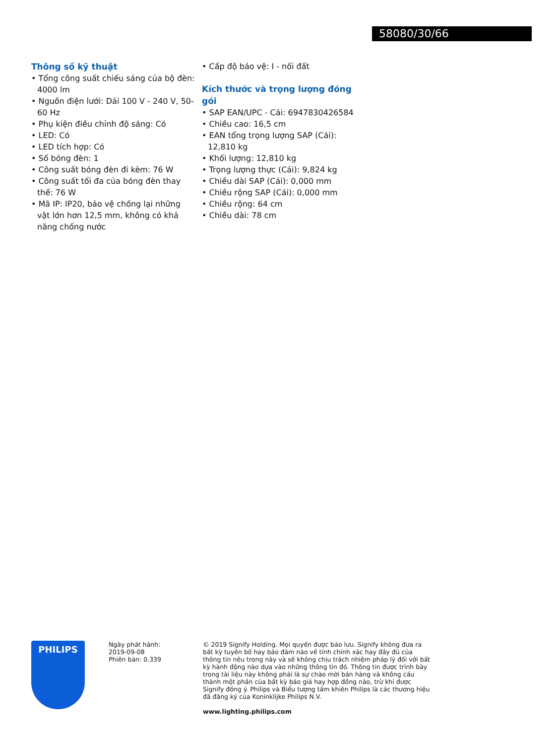58080/30/66
Thông số kỹ thuật
• Tổng công suất chiếu sáng của bộ đèn: 4000 lm
• Nguồn điện lưới: Dải 100 V - 240 V, 50-60 Hz
• Phụ kiện điều chỉnh độ sáng: Có
• LED: Có
• LED tích hợp: Có
• Số bóng đèn: 1
• Công suất bóng đèn đi kèm: 76 W
• Công suất tối đa của bóng đèn thay thế: 76 W
• Mã IP: IP20, bảo vệ chống lại những vật lớn hơn 12,5 mm, không có khả năng chống nước
• Cấp độ bảo vệ: I - nối đất
Kích thước và trọng lượng đóng gói
• SAP EAN/UPC - Cái: 6947830426584
• Chiều cao: 16,5 cm
• EAN tổng trọng lượng SAP (Cái): 12,810 kg
• Khối lượng: 12,810 kg
• Trọng lượng thực (Cái): 9,824 kg
• Chiều dài SAP (Cái): 0,000 mm
• Chiều rộng SAP (Cái): 0,000 mm
• Chiều rộng: 64 cm
• Chiều dài: 78 cm
PHILIPS
Ngày phát hành:
2019-09-08
Phiên bản: 0.339
© 2019 Signify Holding. Mọi quyền được bảo lưu. Signify không đưa ra bất kỳ tuyên bố hay bảo đảm nào về tính chính xác hay đầy đủ của thông tin nêu trong này và sẽ không chịu trách nhiệm pháp lý đối với bất kỳ hành động nào dựa vào những thông tin đó. Thông tin được trình bày trong tài liệu này không phải là sự chào mời bán hàng và không cấu thành một phần của bất kỳ báo giá hay hợp đồng nào, trừ khi được Signify đồng ý. Philips và Biểu tượng tấm khiên Philips là các thương hiệu đã đăng ký của Koninklijke Philips N.V.
www.lighting.philips.com